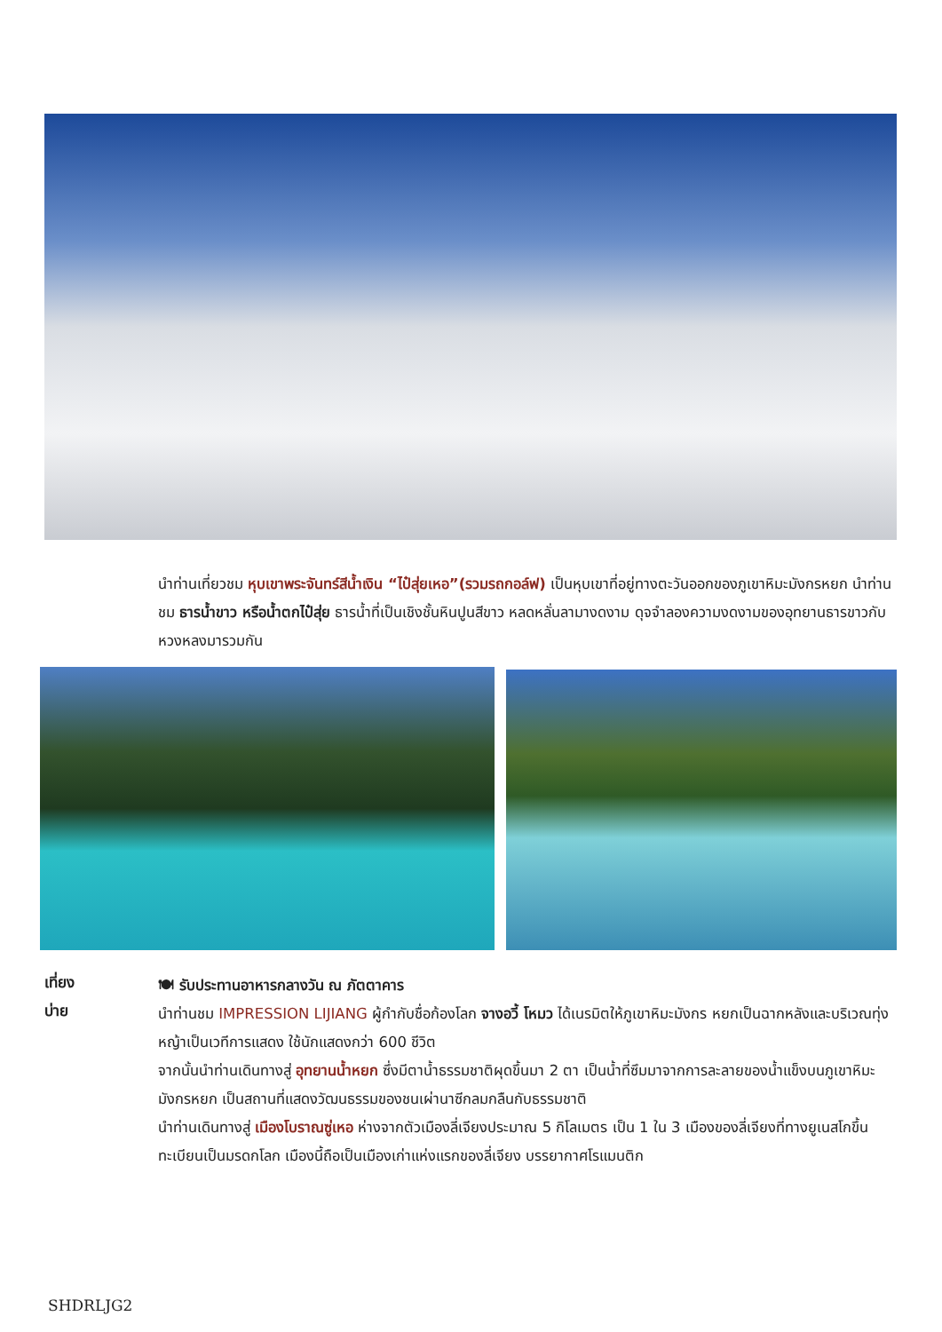นำท่านเที่ยวชม หุบเขาพระจันทร์สีน้ำเงิน “ไป๋สุ่ยเหอ”(รวมรถกอล์ฟ) เป็นหุบเขาที่อยู่ทางตะวันออกของภูเขาหิมะมังกรหยก นำท่านชม ธารน้ำขาว หรือน้ำตกไป๋สุ่ย ธารน้ำที่เป็นเชิงชั้นหินปูนสีขาว หลดหลั่นลามางดงาม ดุจจำลองความงดงามของอุทยานธารขาวกับหวงหลงมารวมกัน
เที่ยง
บ่าย
🍽 รับประทานอาหารกลางวัน ณ ภัตตาคาร
นำท่านชม IMPRESSION LIJIANG ผู้กำกับชื่อก้องโลก จางอวี้ โหมว ได้เนรมิตให้ภูเขาหิมะมังกร หยกเป็นฉากหลังและบริเวณทุ่งหญ้าเป็นเวทีการแสดง ใช้นักแสดงกว่า 600 ชีวิต
จากนั้นนำท่านเดินทางสู่ อุทยานน้ำหยก ซึ่งมีตาน้ำธรรมชาติผุดขึ้นมา 2 ตา เป็นน้ำที่ซึมมาจากการละลายของน้ำแข็งบนภูเขาหิมะมังกรหยก เป็นสถานที่แสดงวัฒนธรรมของชนเผ่านาซีกลมกลืนกับธรรมชาติ
นำท่านเดินทางสู่ เมืองโบราณซู่เหอ ห่างจากตัวเมืองลี่เจียงประมาณ 5 กิโลเมตร เป็น 1 ใน 3 เมืองของลี่เจียงที่ทางยูเนสโกขึ้นทะเบียนเป็นมรดกโลก เมืองนี้ถือเป็นเมืองเก่าแห่งแรกของลี่เจียง บรรยากาศโรแมนติก
SHDRLJG2